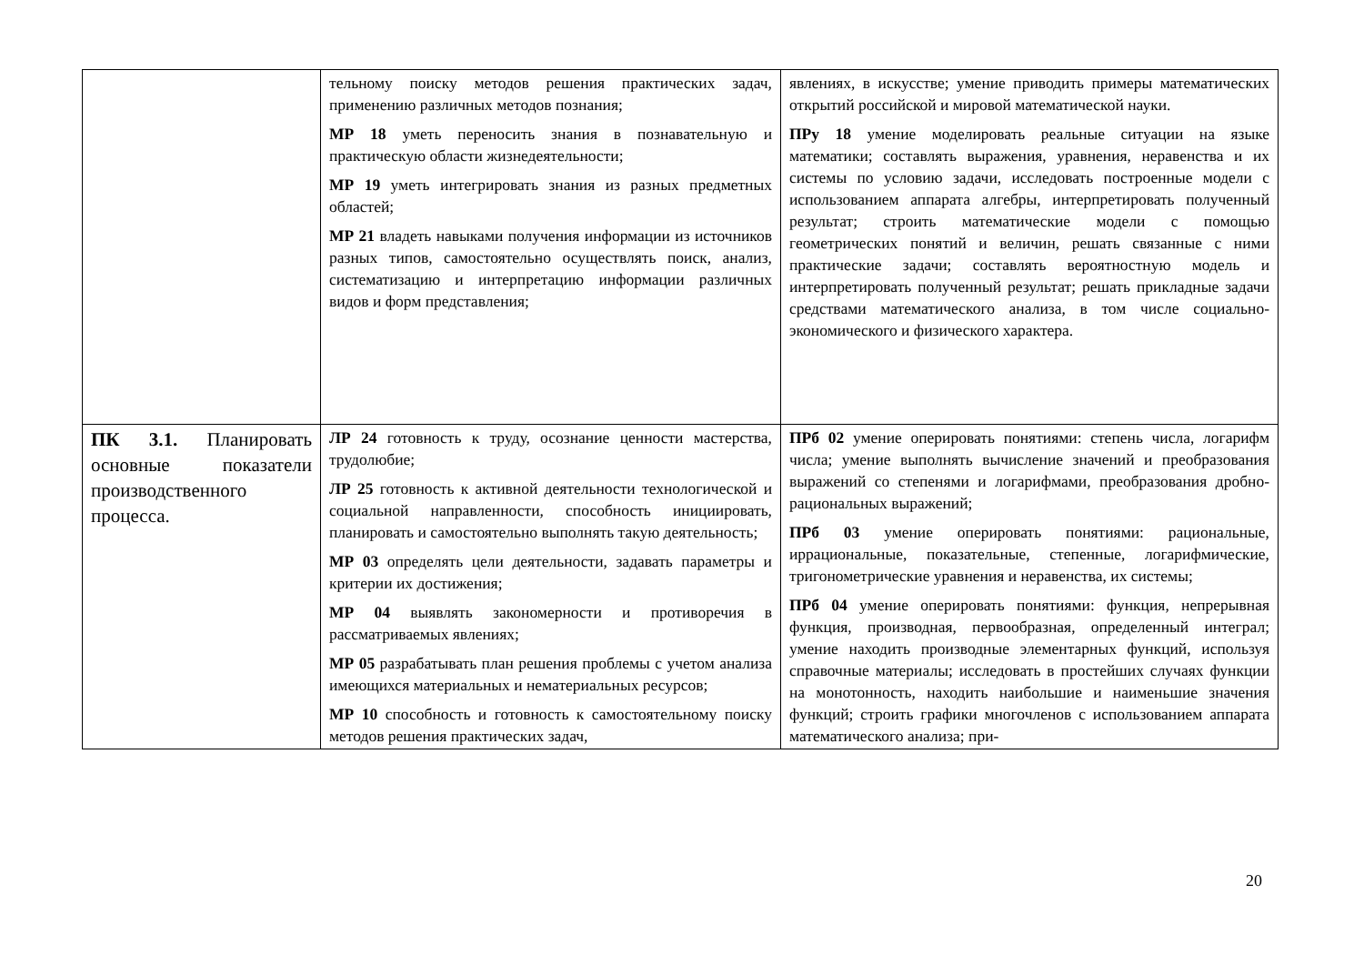| | тельному поиску методов решения практических задач, применению различных методов познания; МР 18 уметь переносить знания в познавательную и практическую области жизнедеятельности; МР 19 уметь интегрировать знания из разных предметных областей; МР 21 владеть навыками получения информации из источников разных типов, самостоятельно осуществлять поиск, анализ, систематизацию и интерпретацию информации различных видов и форм представления; | явлениях, в искусстве; умение приводить примеры математических открытий российской и мировой математической науки. ПРу 18 умение моделировать реальные ситуации на языке математики; составлять выражения, уравнения, неравенства и их системы по условию задачи, исследовать построенные модели с использованием аппарата алгебры, интерпретировать полученный результат; строить математические модели с помощью геометрических понятий и величин, решать связанные с ними практические задачи; составлять вероятностную модель и интерпретировать полученный результат; решать прикладные задачи средствами математического анализа, в том числе социально-экономического и физического характера. |
| ПК 3.1. Планировать основные показатели производственного процесса. | ЛР 24 готовность к труду, осознание ценности мастерства, трудолюбие; ЛР 25 готовность к активной деятельности технологической и социальной направленности, способность инициировать, планировать и самостоятельно выполнять такую деятельность; МР 03 определять цели деятельности, задавать параметры и критерии их достижения; МР 04 выявлять закономерности и противоречия в рассматриваемых явлениях; МР 05 разрабатывать план решения проблемы с учетом анализа имеющихся материальных и нематериальных ресурсов; МР 10 способность и готовность к самостоятельному поиску методов решения практических задач, | ПРб 02 умение оперировать понятиями: степень числа, логарифм числа; умение выполнять вычисление значений и преобразования выражений со степенями и логарифмами, преобразования дробно-рациональных выражений; ПРб 03 умение оперировать понятиями: рациональные, иррациональные, показательные, степенные, логарифмические, тригонометрические уравнения и неравенства, их системы; ПРб 04 умение оперировать понятиями: функция, непрерывная функция, производная, первообразная, определенный интеграл; умение находить производные элементарных функций, используя справочные материалы; исследовать в простейших случаях функции на монотонность, находить наибольшие и наименьшие значения функций; строить графики многочленов с использованием аппарата математического анализа; при- |
20